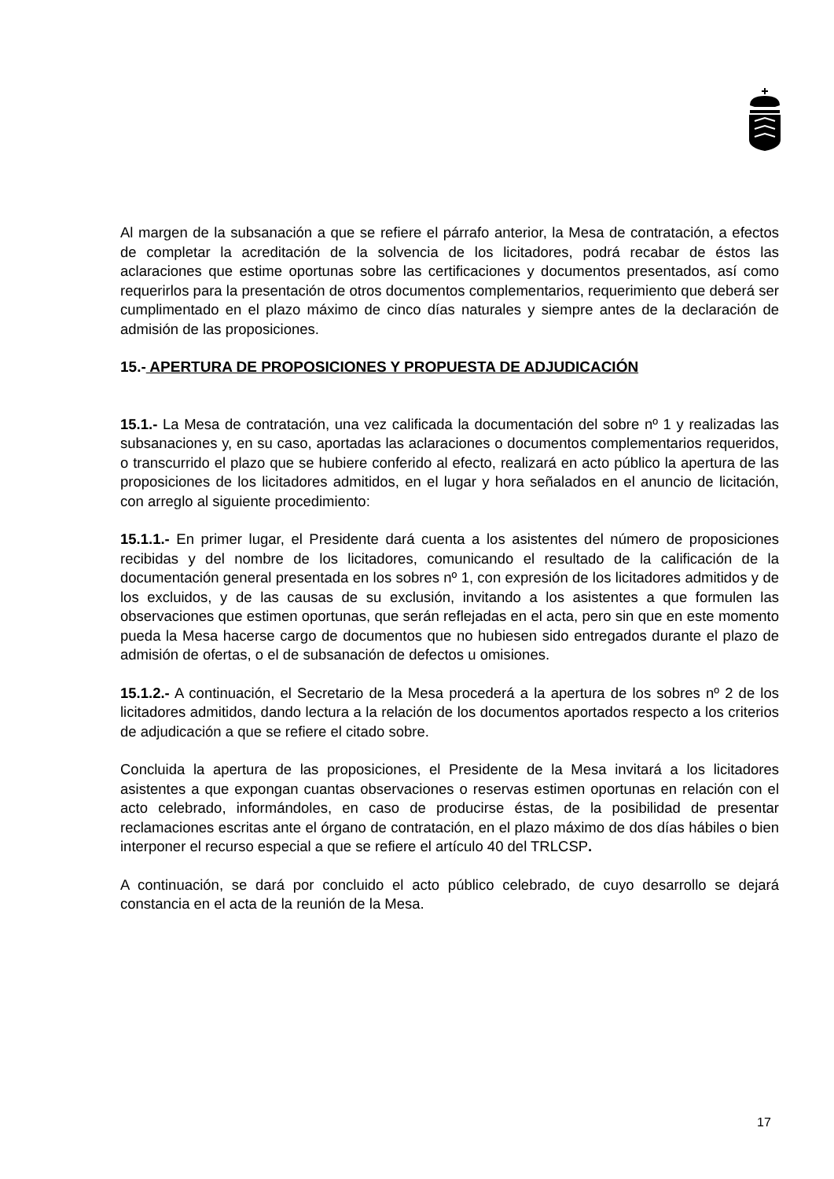Al margen de la subsanación a que se refiere el párrafo anterior, la Mesa de contratación, a efectos de completar la acreditación de la solvencia de los licitadores, podrá recabar de éstos las aclaraciones que estime oportunas sobre las certificaciones y documentos presentados, así como requerirlos para la presentación de otros documentos complementarios, requerimiento que deberá ser cumplimentado en el plazo máximo de cinco días naturales y siempre antes de la declaración de admisión de las proposiciones.
15.- APERTURA DE PROPOSICIONES Y PROPUESTA DE ADJUDICACIÓN
15.1.- La Mesa de contratación, una vez calificada la documentación del sobre nº 1 y realizadas las subsanaciones y, en su caso, aportadas las aclaraciones o documentos complementarios requeridos, o transcurrido el plazo que se hubiere conferido al efecto, realizará en acto público la apertura de las proposiciones de los licitadores admitidos, en el lugar y hora señalados en el anuncio de licitación, con arreglo al siguiente procedimiento:
15.1.1.- En primer lugar, el Presidente dará cuenta a los asistentes del número de proposiciones recibidas y del nombre de los licitadores, comunicando el resultado de la calificación de la documentación general presentada en los sobres nº 1, con expresión de los licitadores admitidos y de los excluidos, y de las causas de su exclusión, invitando a los asistentes a que formulen las observaciones que estimen oportunas, que serán reflejadas en el acta, pero sin que en este momento pueda la Mesa hacerse cargo de documentos que no hubiesen sido entregados durante el plazo de admisión de ofertas, o el de subsanación de defectos u omisiones.
15.1.2.- A continuación, el Secretario de la Mesa procederá a la apertura de los sobres nº 2 de los licitadores admitidos, dando lectura a la relación de los documentos aportados respecto a los criterios de adjudicación a que se refiere el citado sobre.
Concluida la apertura de las proposiciones, el Presidente de la Mesa invitará a los licitadores asistentes a que expongan cuantas observaciones o reservas estimen oportunas en relación con el acto celebrado, informándoles, en caso de producirse éstas, de la posibilidad de presentar reclamaciones escritas ante el órgano de contratación, en el plazo máximo de dos días hábiles o bien interponer el recurso especial a que se refiere el artículo 40 del TRLCSP.
A continuación, se dará por concluido el acto público celebrado, de cuyo desarrollo se dejará constancia en el acta de la reunión de la Mesa.
17